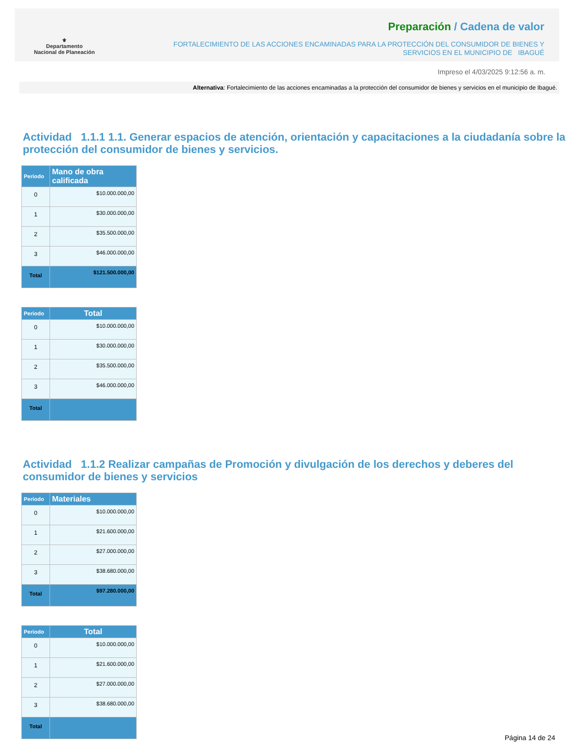⚜
Departamento
Nacional de Planeación
Preparación / Cadena de valor
FORTALECIMIENTO DE LAS ACCIONES ENCAMINADAS PARA LA PROTECCIÓN DEL CONSUMIDOR DE BIENES Y
SERVICIOS EN EL MUNICIPIO DE IBAGUÉ
Impreso el 4/03/2025 9:12:56 a. m.
Alternativa: Fortalecimiento de las acciones encaminadas a la protección del consumidor de bienes y servicios en el municipio de Ibagué.
Actividad 1.1.1 1.1. Generar espacios de atención, orientación y capacitaciones a la ciudadanía sobre la protección del consumidor de bienes y servicios.
| Periodo | Mano de obra calificada |
| --- | --- |
| 0 | $10.000.000,00 |
| 1 | $30.000.000,00 |
| 2 | $35.500.000,00 |
| 3 | $46.000.000,00 |
| Total | $121.500.000,00 |
| Periodo | Total |
| --- | --- |
| 0 | $10.000.000,00 |
| 1 | $30.000.000,00 |
| 2 | $35.500.000,00 |
| 3 | $46.000.000,00 |
| Total | |
Actividad 1.1.2 Realizar campañas de Promoción y divulgación de los derechos y deberes del consumidor de bienes y servicios
| Periodo | Materiales |
| --- | --- |
| 0 | $10.000.000,00 |
| 1 | $21.600.000,00 |
| 2 | $27.000.000,00 |
| 3 | $38.680.000,00 |
| Total | $97.280.000,00 |
| Periodo | Total |
| --- | --- |
| 0 | $10.000.000,00 |
| 1 | $21.600.000,00 |
| 2 | $27.000.000,00 |
| 3 | $38.680.000,00 |
| Total | |
Página 14 de 24